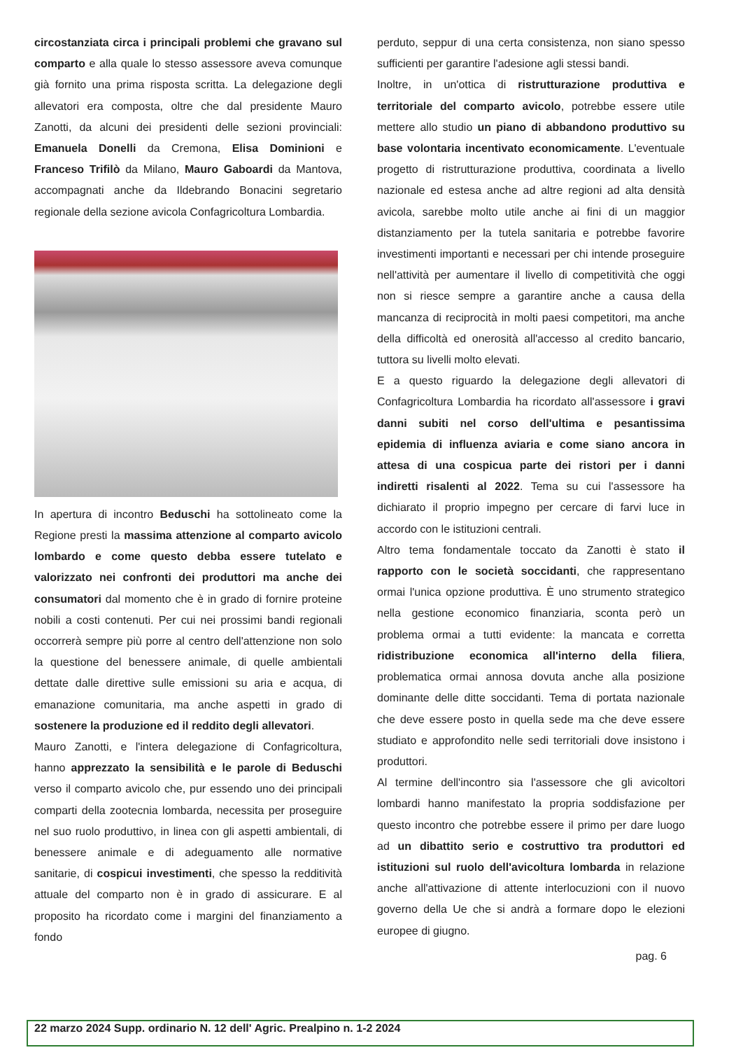circostanziata circa i principali problemi che gravano sul comparto e alla quale lo stesso assessore aveva comunque già fornito una prima risposta scritta. La delegazione degli allevatori era composta, oltre che dal presidente Mauro Zanotti, da alcuni dei presidenti delle sezioni provinciali: Emanuela Donelli da Cremona, Elisa Dominioni e Franceso Trifilò da Milano, Mauro Gaboardi da Mantova, accompagnati anche da Ildebrando Bonacini segretario regionale della sezione avicola Confagricoltura Lombardia.
In apertura di incontro Beduschi ha sottolineato come la Regione presti la massima attenzione al comparto avicolo lombardo e come questo debba essere tutelato e valorizzato nei confronti dei produttori ma anche dei consumatori dal momento che è in grado di fornire proteine nobili a costi contenuti. Per cui nei prossimi bandi regionali occorrerà sempre più porre al centro dell'attenzione non solo la questione del benessere animale, di quelle ambientali dettate dalle direttive sulle emissioni su aria e acqua, di emanazione comunitaria, ma anche aspetti in grado di sostenere la produzione ed il reddito degli allevatori.
Mauro Zanotti, e l'intera delegazione di Confagricoltura, hanno apprezzato la sensibilità e le parole di Beduschi verso il comparto avicolo che, pur essendo uno dei principali comparti della zootecnia lombarda, necessita per proseguire nel suo ruolo produttivo, in linea con gli aspetti ambientali, di benessere animale e di adeguamento alle normative sanitarie, di cospicui investimenti, che spesso la redditività attuale del comparto non è in grado di assicurare. E al proposito ha ricordato come i margini del finanziamento a fondo
perduto, seppur di una certa consistenza, non siano spesso sufficienti per garantire l'adesione agli stessi bandi.
Inoltre, in un'ottica di ristrutturazione produttiva e territoriale del comparto avicolo, potrebbe essere utile mettere allo studio un piano di abbandono produttivo su base volontaria incentivato economicamente. L'eventuale progetto di ristrutturazione produttiva, coordinata a livello nazionale ed estesa anche ad altre regioni ad alta densità avicola, sarebbe molto utile anche ai fini di un maggior distanziamento per la tutela sanitaria e potrebbe favorire investimenti importanti e necessari per chi intende proseguire nell'attività per aumentare il livello di competitività che oggi non si riesce sempre a garantire anche a causa della mancanza di reciprocità in molti paesi competitori, ma anche della difficoltà ed onerosità all'accesso al credito bancario, tuttora su livelli molto elevati.
E a questo riguardo la delegazione degli allevatori di Confagricoltura Lombardia ha ricordato all'assessore i gravi danni subiti nel corso dell'ultima e pesantissima epidemia di influenza aviaria e come siano ancora in attesa di una cospicua parte dei ristori per i danni indiretti risalenti al 2022. Tema su cui l'assessore ha dichiarato il proprio impegno per cercare di farvi luce in accordo con le istituzioni centrali.
Altro tema fondamentale toccato da Zanotti è stato il rapporto con le società soccidanti, che rappresentano ormai l'unica opzione produttiva. È uno strumento strategico nella gestione economico finanziaria, sconta però un problema ormai a tutti evidente: la mancata e corretta ridistribuzione economica all'interno della filiera, problematica ormai annosa dovuta anche alla posizione dominante delle ditte soccidanti. Tema di portata nazionale che deve essere posto in quella sede ma che deve essere studiato e approfondito nelle sedi territoriali dove insistono i produttori.
Al termine dell'incontro sia l'assessore che gli avicoltori lombardi hanno manifestato la propria soddisfazione per questo incontro che potrebbe essere il primo per dare luogo ad un dibattito serio e costruttivo tra produttori ed istituzioni sul ruolo dell'avicoltura lombarda in relazione anche all'attivazione di attente interlocuzioni con il nuovo governo della Ue che si andrà a formare dopo le elezioni europee di giugno.
pag. 6
22 marzo 2024 Supp. ordinario N. 12 dell' Agric. Prealpino n. 1-2 2024